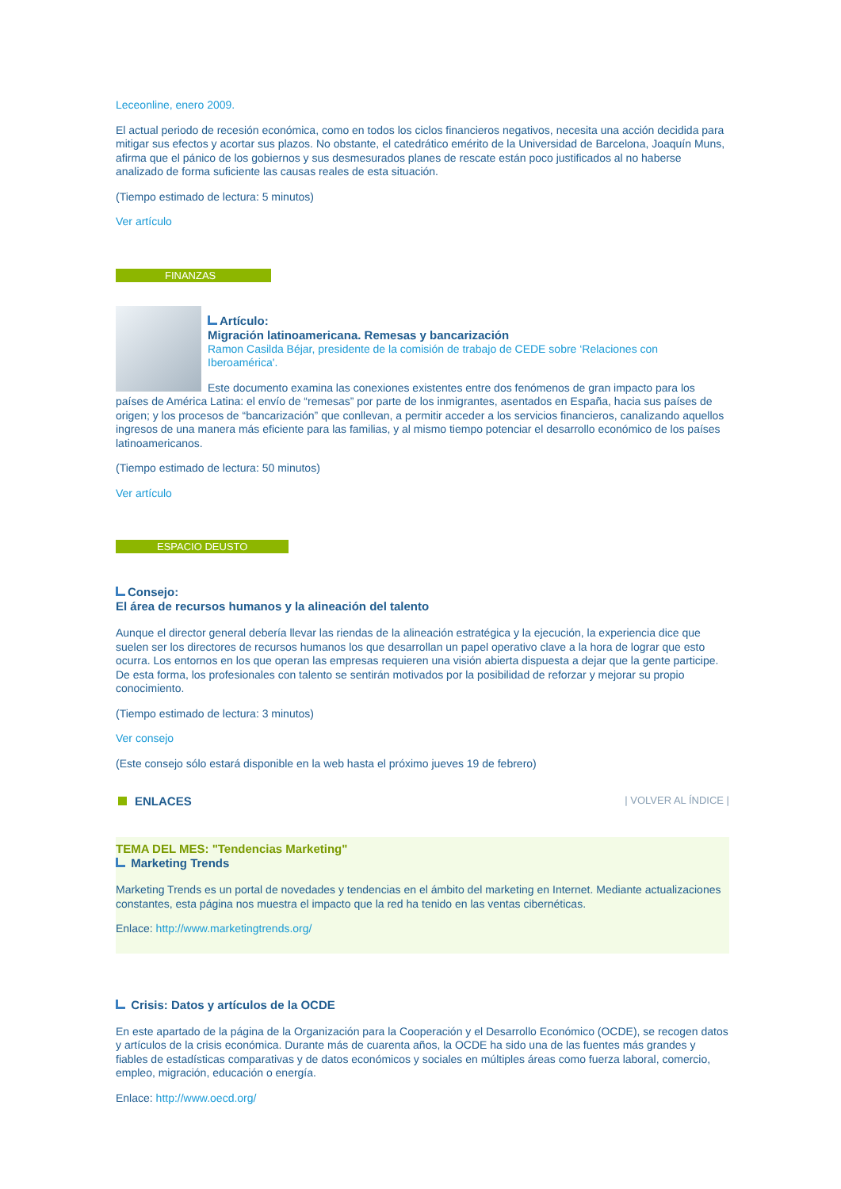Leceonline, enero 2009.
El actual periodo de recesión económica, como en todos los ciclos financieros negativos, necesita una acción decidida para mitigar sus efectos y acortar sus plazos. No obstante, el catedrático emérito de la Universidad de Barcelona, Joaquín Muns, afirma que el pánico de los gobiernos y sus desmesurados planes de rescate están poco justificados al no haberse analizado de forma suficiente las causas reales de esta situación.
(Tiempo estimado de lectura: 5 minutos)
Ver artículo
FINANZAS
Artículo:
Migración latinoamericana. Remesas y bancarización
Ramon Casilda Béjar, presidente de la comisión de trabajo de CEDE sobre ‘Relaciones con Iberoamérica'.
Este documento examina las conexiones existentes entre dos fenómenos de gran impacto para los países de América Latina: el envío de “remesas” por parte de los inmigrantes, asentados en España, hacia sus países de origen; y los procesos de “bancarización” que conllevan, a permitir acceder a los servicios financieros, canalizando aquellos ingresos de una manera más eficiente para las familias, y al mismo tiempo potenciar el desarrollo económico de los países latinoamericanos.
(Tiempo estimado de lectura: 50 minutos)
Ver artículo
ESPACIO DEUSTO
Consejo:
El área de recursos humanos y la alineación del talento
Aunque el director general debería llevar las riendas de la alineación estratégica y la ejecución, la experiencia dice que suelen ser los directores de recursos humanos los que desarrollan un papel operativo clave a la hora de lograr que esto ocurra. Los entornos en los que operan las empresas requieren una visión abierta dispuesta a dejar que la gente participe. De esta forma, los profesionales con talento se sentirán motivados por la posibilidad de reforzar y mejorar su propio conocimiento.
(Tiempo estimado de lectura: 3 minutos)
Ver consejo
(Este consejo sólo estará disponible en la web hasta el próximo jueves 19 de febrero)
ENLACES
| VOLVER AL ÍNDICE |
TEMA DEL MES: "Tendencias Marketing"
Marketing Trends
Marketing Trends es un portal de novedades y tendencias en el ámbito del marketing en Internet. Mediante actualizaciones constantes, esta página nos muestra el impacto que la red ha tenido en las ventas cibernéticas.
Enlace: http://www.marketingtrends.org/
Crisis: Datos y artículos de la OCDE
En este apartado de la página de la Organización para la Cooperación y el Desarrollo Económico (OCDE), se recogen datos y artículos de la crisis económica. Durante más de cuarenta años, la OCDE ha sido una de las fuentes más grandes y fiables de estadísticas comparativas y de datos económicos y sociales en múltiples áreas como fuerza laboral, comercio, empleo, migración, educación o energía.
Enlace: http://www.oecd.org/